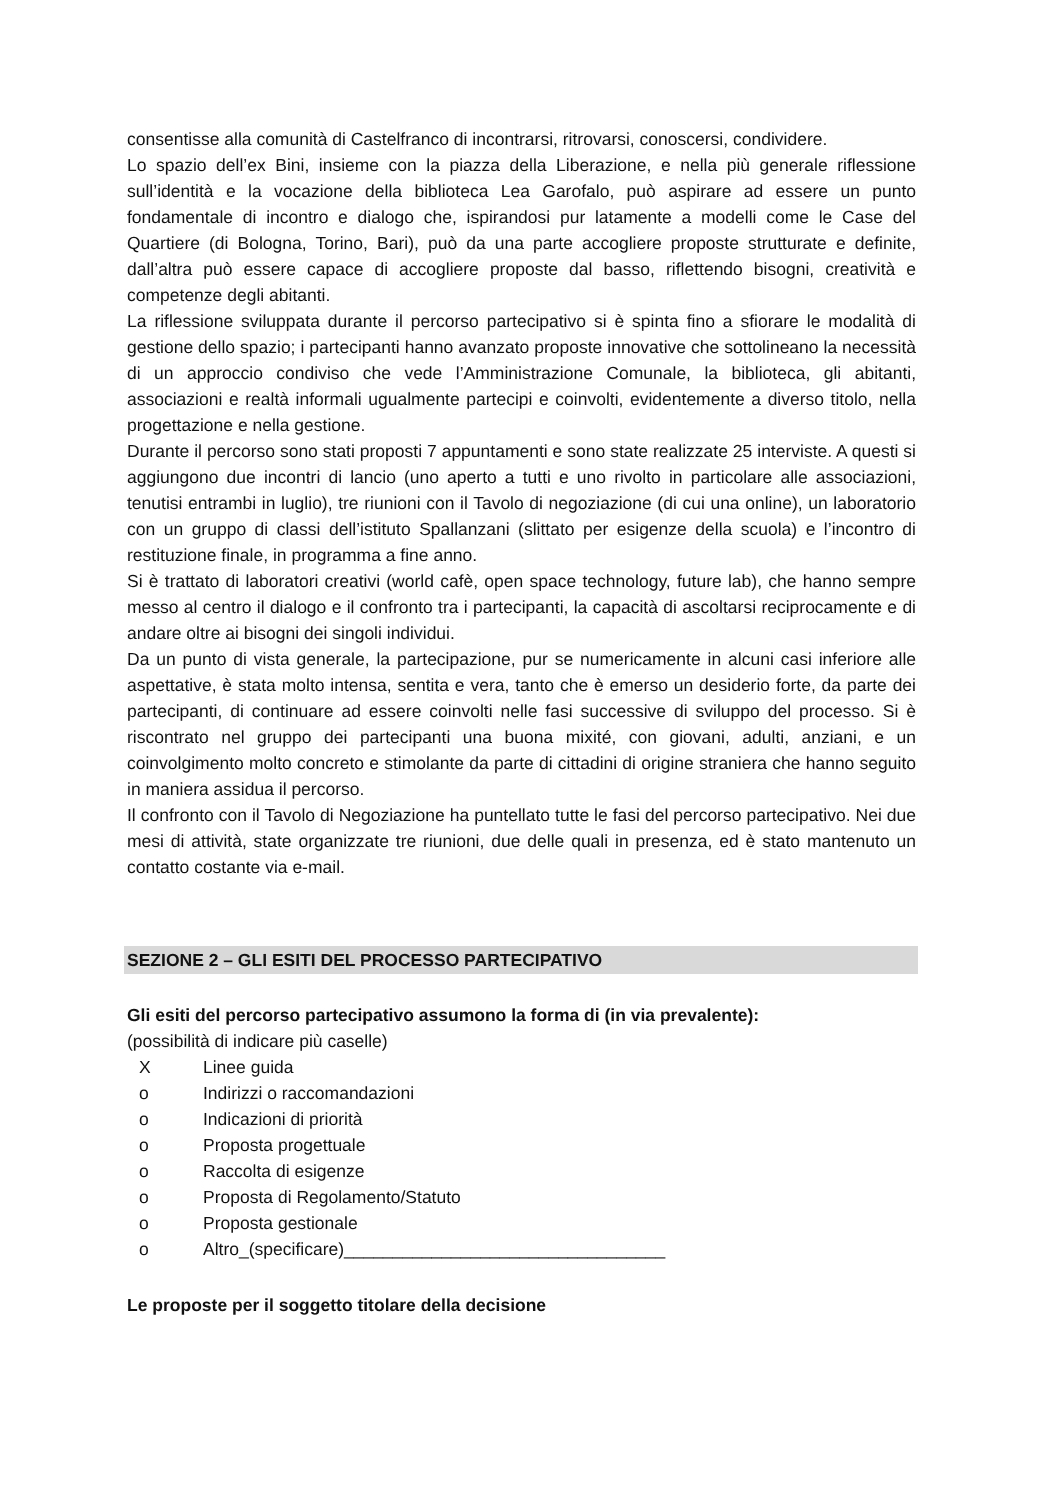consentisse alla comunità di Castelfranco di incontrarsi, ritrovarsi, conoscersi, condividere.
Lo spazio dell’ex Bini, insieme con la piazza della Liberazione, e nella più generale riflessione sull’identità e la vocazione della biblioteca Lea Garofalo, può aspirare ad essere un punto fondamentale di incontro e dialogo che, ispirandosi pur latamente a modelli come le Case del Quartiere (di Bologna, Torino, Bari), può da una parte accogliere proposte strutturate e definite, dall’altra può essere capace di accogliere proposte dal basso, riflettendo bisogni, creatività e competenze degli abitanti.
La riflessione sviluppata durante il percorso partecipativo si è spinta fino a sfiorare le modalità di gestione dello spazio; i partecipanti hanno avanzato proposte innovative che sottolineano la necessità di un approccio condiviso che vede l’Amministrazione Comunale, la biblioteca, gli abitanti, associazioni e realtà informali ugualmente partecipi e coinvolti, evidentemente a diverso titolo, nella progettazione e nella gestione.
Durante il percorso sono stati proposti 7 appuntamenti e sono state realizzate 25 interviste. A questi si aggiungono due incontri di lancio (uno aperto a tutti e uno rivolto in particolare alle associazioni, tenutisi entrambi in luglio), tre riunioni con il Tavolo di negoziazione (di cui una online), un laboratorio con un gruppo di classi dell’istituto Spallanzani (slittato per esigenze della scuola) e l’incontro di restituzione finale, in programma a fine anno.
Si è trattato di laboratori creativi (world cafè, open space technology, future lab), che hanno sempre messo al centro il dialogo e il confronto tra i partecipanti, la capacità di ascoltarsi reciprocamente e di andare oltre ai bisogni dei singoli individui.
Da un punto di vista generale, la partecipazione, pur se numericamente in alcuni casi inferiore alle aspettative, è stata molto intensa, sentita e vera, tanto che è emerso un desiderio forte, da parte dei partecipanti, di continuare ad essere coinvolti nelle fasi successive di sviluppo del processo. Si è riscontrato nel gruppo dei partecipanti una buona mixité, con giovani, adulti, anziani, e un coinvolgimento molto concreto e stimolante da parte di cittadini di origine straniera che hanno seguito in maniera assidua il percorso.
Il confronto con il Tavolo di Negoziazione ha puntellato tutte le fasi del percorso partecipativo. Nei due mesi di attività, state organizzate tre riunioni, due delle quali in presenza, ed è stato mantenuto un contatto costante via e-mail.
SEZIONE 2 – GLI ESITI DEL PROCESSO PARTECIPATIVO
Gli esiti del percorso partecipativo assumono la forma di (in via prevalente):
(possibilità di indicare più caselle)
X Linee guida
o Indirizzi o raccomandazioni
o Indicazioni di priorità
o Proposta progettuale
o Raccolta di esigenze
o Proposta di Regolamento/Statuto
o Proposta gestionale
o Altro_(specificare)_________________________________
Le proposte per il soggetto titolare della decisione